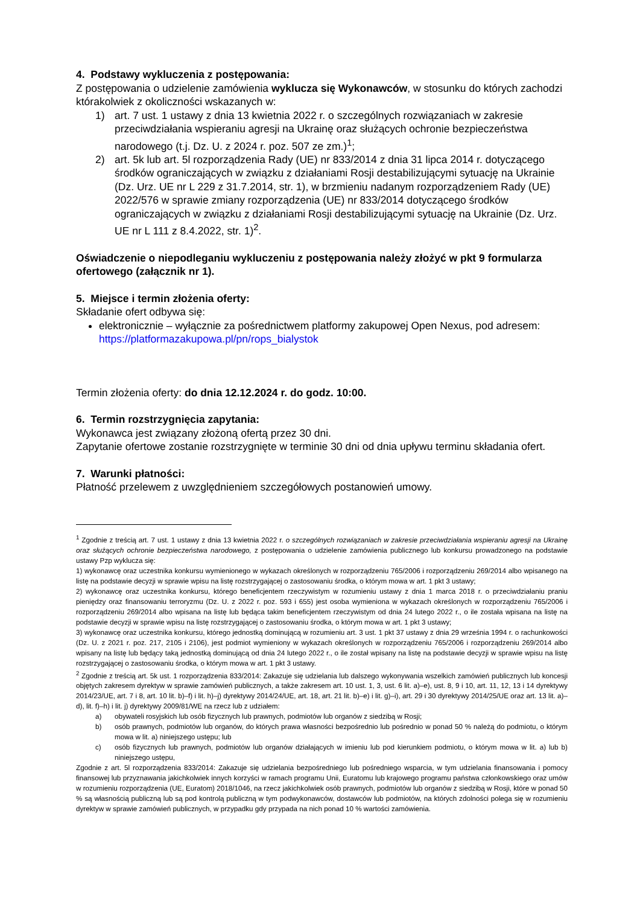4. Podstawy wykluczenia z postępowania:
Z postępowania o udzielenie zamówienia wyklucza się Wykonawców, w stosunku do których zachodzi którakolwiek z okoliczności wskazanych w:
1) art. 7 ust. 1 ustawy z dnia 13 kwietnia 2022 r. o szczególnych rozwiązaniach w zakresie przeciwdziałania wspieraniu agresji na Ukrainę oraz służących ochronie bezpieczeństwa narodowego (t.j. Dz. U. z 2024 r. poz. 507 ze zm.)<sup>1</sup>;
2) art. 5k lub art. 5l rozporządzenia Rady (UE) nr 833/2014 z dnia 31 lipca 2014 r. dotyczącego środków ograniczających w związku z działaniami Rosji destabilizującymi sytuację na Ukrainie (Dz. Urz. UE nr L 229 z 31.7.2014, str. 1), w brzmieniu nadanym rozporządzeniem Rady (UE) 2022/576 w sprawie zmiany rozporządzenia (UE) nr 833/2014 dotyczącego środków ograniczających w związku z działaniami Rosji destabilizującymi sytuację na Ukrainie (Dz. Urz. UE nr L 111 z 8.4.2022, str. 1)<sup>2</sup>.
Oświadczenie o niepodleganiu wykluczeniu z postępowania należy złożyć w pkt 9 formularza ofertowego (załącznik nr 1).
5. Miejsce i termin złożenia oferty:
Składanie ofert odbywa się:
elektronicznie – wyłącznie za pośrednictwem platformy zakupowej Open Nexus, pod adresem: https://platformazakupowa.pl/pn/rops_bialystok
Termin złożenia oferty: do dnia 12.12.2024 r. do godz. 10:00.
6. Termin rozstrzygnięcia zapytania:
Wykonawca jest związany złożoną ofertą przez 30 dni.
Zapytanie ofertowe zostanie rozstrzygnięte w terminie 30 dni od dnia upływu terminu składania ofert.
7. Warunki płatności:
Płatność przelewem z uwzględnieniem szczegółowych postanowień umowy.
<sup>1</sup> Zgodnie z treścią art. 7 ust. 1 ustawy z dnia 13 kwietnia 2022 r. o szczególnych rozwiązaniach w zakresie przeciwdziałania wspieraniu agresji na Ukrainę oraz służących ochronie bezpieczeństwa narodowego, z postępowania o udzielenie zamówienia publicznego lub konkursu prowadzonego na podstawie ustawy Pzp wyklucza się:
1) wykonawcę oraz uczestnika konkursu wymienionego w wykazach określonych w rozporządzeniu 765/2006 i rozporządzeniu 269/2014 albo wpisanego na listę na podstawie decyzji w sprawie wpisu na listę rozstrzygającej o zastosowaniu środka, o którym mowa w art. 1 pkt 3 ustawy;
2) wykonawcę oraz uczestnika konkursu, którego beneficjentem rzeczywistym w rozumieniu ustawy z dnia 1 marca 2018 r. o przeciwdziałaniu praniu pieniędzy oraz finansowaniu terroryzmu (Dz. U. z 2022 r. poz. 593 i 655) jest osoba wymieniona w wykazach określonych w rozporządzeniu 765/2006 i rozporządzeniu 269/2014 albo wpisana na listę lub będąca takim beneficjentem rzeczywistym od dnia 24 lutego 2022 r., o ile została wpisana na listę na podstawie decyzji w sprawie wpisu na listę rozstrzygającej o zastosowaniu środka, o którym mowa w art. 1 pkt 3 ustawy;
3) wykonawcę oraz uczestnika konkursu, którego jednostką dominującą w rozumieniu art. 3 ust. 1 pkt 37 ustawy z dnia 29 września 1994 r. o rachunkowości (Dz. U. z 2021 r. poz. 217, 2105 i 2106), jest podmiot wymieniony w wykazach określonych w rozporządzeniu 765/2006 i rozporządzeniu 269/2014 albo wpisany na listę lub będący taką jednostką dominującą od dnia 24 lutego 2022 r., o ile został wpisany na listę na podstawie decyzji w sprawie wpisu na listę rozstrzygającej o zastosowaniu środka, o którym mowa w art. 1 pkt 3 ustawy.
<sup>2</sup> Zgodnie z treścią art. 5k ust. 1 rozporządzenia 833/2014: Zakazuje się udzielania lub dalszego wykonywania wszelkich zamówień publicznych lub koncesji objętych zakresem dyrektyw w sprawie zamówień publicznych, a także zakresem art. 10 ust. 1, 3, ust. 6 lit. a)–e), ust. 8, 9 i 10, art. 11, 12, 13 i 14 dyrektywy 2014/23/UE, art. 7 i 8, art. 10 lit. b)–f) i lit. h)–j) dyrektywy 2014/24/UE, art. 18, art. 21 lit. b)–e) i lit. g)–i), art. 29 i 30 dyrektywy 2014/25/UE oraz art. 13 lit. a)–d), lit. f)–h) i lit. j) dyrektywy 2009/81/WE na rzecz lub z udziałem:
a) obywateli rosyjskich lub osób fizycznych lub prawnych, podmiotów lub organów z siedzibą w Rosji;
b) osób prawnych, podmiotów lub organów, do których prawa własności bezpośrednio lub pośrednio w ponad 50 % należą do podmiotu, o którym mowa w lit. a) niniejszego ustępu; lub
c) osób fizycznych lub prawnych, podmiotów lub organów działających w imieniu lub pod kierunkiem podmiotu, o którym mowa w lit. a) lub b) niniejszego ustępu,
Zgodnie z art. 5l rozporządzenia 833/2014: Zakazuje się udzielania bezpośredniego lub pośredniego wsparcia, w tym udzielania finansowania i pomocy finansowej lub przyznawania jakichkolwiek innych korzyści w ramach programu Unii, Euratomu lub krajowego programu państwa członkowskiego oraz umów w rozumieniu rozporządzenia (UE, Euratom) 2018/1046, na rzecz jakichkolwiek osób prawnych, podmiotów lub organów z siedzibą w Rosji, które w ponad 50 % są własnością publiczną lub są pod kontrolą publiczną w tym podwykonawców, dostawców lub podmiotów, na których zdolności polega się w rozumieniu dyrektyw w sprawie zamówień publicznych, w przypadku gdy przypada na nich ponad 10 % wartości zamówienia.